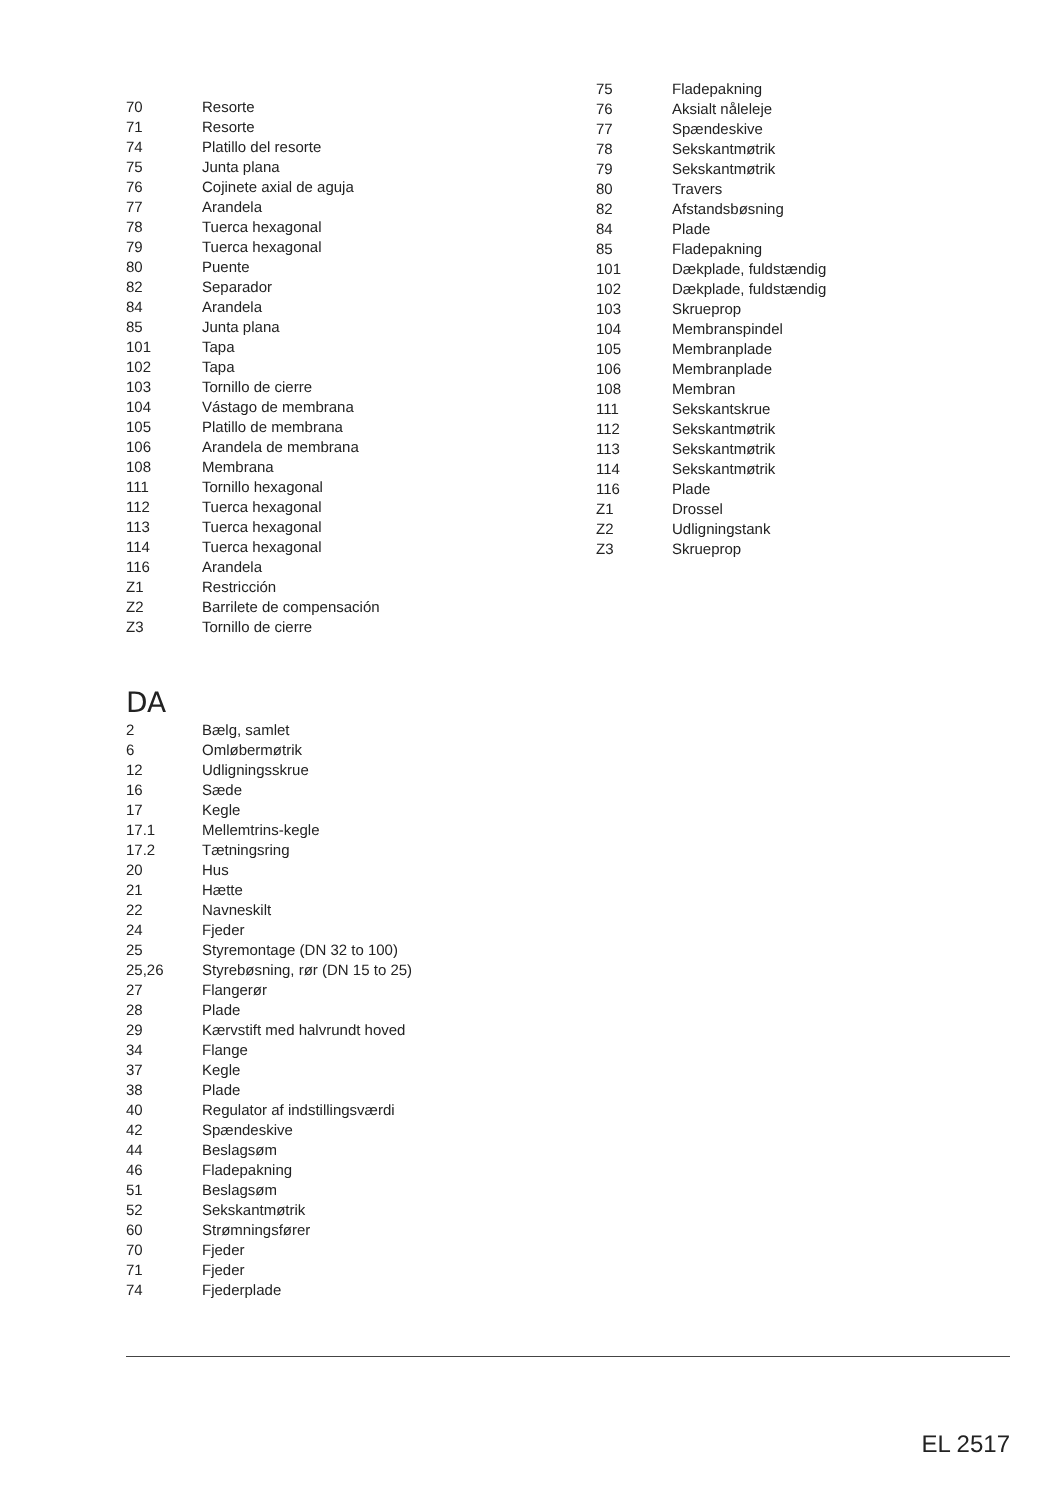| 70 | Resorte |
| 71 | Resorte |
| 74 | Platillo del resorte |
| 75 | Junta plana |
| 76 | Cojinete axial de aguja |
| 77 | Arandela |
| 78 | Tuerca hexagonal |
| 79 | Tuerca hexagonal |
| 80 | Puente |
| 82 | Separador |
| 84 | Arandela |
| 85 | Junta plana |
| 101 | Tapa |
| 102 | Tapa |
| 103 | Tornillo de cierre |
| 104 | Vástago de membrana |
| 105 | Platillo de membrana |
| 106 | Arandela de membrana |
| 108 | Membrana |
| 111 | Tornillo hexagonal |
| 112 | Tuerca hexagonal |
| 113 | Tuerca hexagonal |
| 114 | Tuerca hexagonal |
| 116 | Arandela |
| Z1 | Restricción |
| Z2 | Barrilete de compensación |
| Z3 | Tornillo de cierre |
DA
| 2 | Bælg, samlet |
| 6 | Omløbermøtrik |
| 12 | Udligningsskrue |
| 16 | Sæde |
| 17 | Kegle |
| 17.1 | Mellemtrins-kegle |
| 17.2 | Tætningsring |
| 20 | Hus |
| 21 | Hætte |
| 22 | Navneskilt |
| 24 | Fjeder |
| 25 | Styremontage (DN 32 to 100) |
| 25,26 | Styrebøsning, rør (DN 15 to 25) |
| 27 | Flangerør |
| 28 | Plade |
| 29 | Kærvstift med halvrundt hoved |
| 34 | Flange |
| 37 | Kegle |
| 38 | Plade |
| 40 | Regulator af indstillingsværdi |
| 42 | Spændeskive |
| 44 | Beslagsøm |
| 46 | Fladepakning |
| 51 | Beslagsøm |
| 52 | Sekskantmøtrik |
| 60 | Strømningsfører |
| 70 | Fjeder |
| 71 | Fjeder |
| 74 | Fjederplade |
| 75 | Fladepakning |
| 76 | Aksialt nåleleje |
| 77 | Spændeskive |
| 78 | Sekskantmøtrik |
| 79 | Sekskantmøtrik |
| 80 | Travers |
| 82 | Afstandsbøsning |
| 84 | Plade |
| 85 | Fladepakning |
| 101 | Dækplade, fuldstændig |
| 102 | Dækplade, fuldstændig |
| 103 | Skrueprop |
| 104 | Membranspindel |
| 105 | Membranplade |
| 106 | Membranplade |
| 108 | Membran |
| 111 | Sekskantskrue |
| 112 | Sekskantmøtrik |
| 113 | Sekskantmøtrik |
| 114 | Sekskantmøtrik |
| 116 | Plade |
| Z1 | Drossel |
| Z2 | Udligningstank |
| Z3 | Skrueprop |
EL 2517